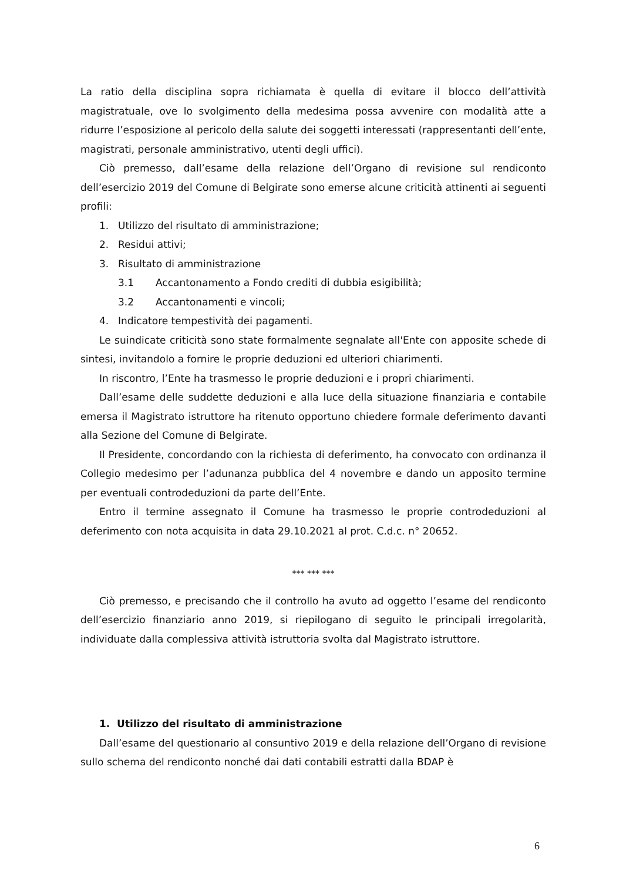La ratio della disciplina sopra richiamata è quella di evitare il blocco dell’attività magistratuale, ove lo svolgimento della medesima possa avvenire con modalità atte a ridurre l’esposizione al pericolo della salute dei soggetti interessati (rappresentanti dell’ente, magistrati, personale amministrativo, utenti degli uffici).
Ciò premesso, dall’esame della relazione dell’Organo di revisione sul rendiconto dell’esercizio 2019 del Comune di Belgirate sono emerse alcune criticità attinenti ai seguenti profili:
1. Utilizzo del risultato di amministrazione;
2. Residui attivi;
3. Risultato di amministrazione
3.1 Accantonamento a Fondo crediti di dubbia esigibilità;
3.2 Accantonamenti e vincoli;
4. Indicatore tempestività dei pagamenti.
Le suindicate criticità sono state formalmente segnalate all'Ente con apposite schede di sintesi, invitandolo a fornire le proprie deduzioni ed ulteriori chiarimenti.
In riscontro, l’Ente ha trasmesso le proprie deduzioni e i propri chiarimenti.
Dall’esame delle suddette deduzioni e alla luce della situazione finanziaria e contabile emersa il Magistrato istruttore ha ritenuto opportuno chiedere formale deferimento davanti alla Sezione del Comune di Belgirate.
Il Presidente, concordando con la richiesta di deferimento, ha convocato con ordinanza il Collegio medesimo per l’adunanza pubblica del 4 novembre e dando un apposito termine per eventuali controdeduzioni da parte dell’Ente.
Entro il termine assegnato il Comune ha trasmesso le proprie controdeduzioni al deferimento con nota acquisita in data 29.10.2021 al prot. C.d.c. n° 20652.
*** *** ***
Ciò premesso, e precisando che il controllo ha avuto ad oggetto l’esame del rendiconto dell’esercizio finanziario anno 2019, si riepilogano di seguito le principali irregolarità, individuate dalla complessiva attività istruttoria svolta dal Magistrato istruttore.
1. Utilizzo del risultato di amministrazione
Dall’esame del questionario al consuntivo 2019 e della relazione dell’Organo di revisione sullo schema del rendiconto nonché dai dati contabili estratti dalla BDAP è
6